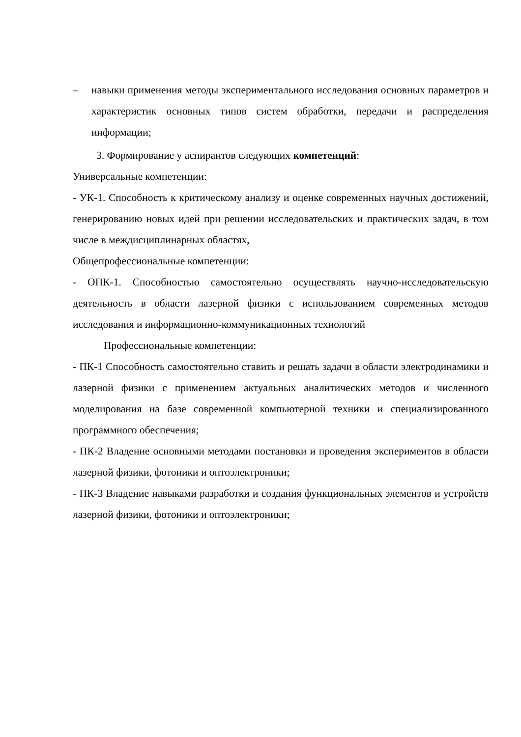– навыки применения методы экспериментального исследования основных параметров и характеристик основных типов систем обработки, передачи и распределения информации;
3. Формирование у аспирантов следующих компетенций:
Универсальные компетенции:
- УК-1. Способность к критическому анализу и оценке современных научных достижений, генерированию новых идей при решении исследовательских и практических задач, в том числе в междисциплинарных областях,
Общепрофессиональные компетенции:
- ОПК-1. Способностью самостоятельно осуществлять научно-исследовательскую деятельность в области лазерной физики с использованием современных методов исследования и информационно-коммуникационных технологий
Профессиональные компетенции:
- ПК-1 Способность самостоятельно ставить и решать задачи в области электродинамики и лазерной физики с применением актуальных аналитических методов и численного моделирования на базе современной компьютерной техники и специализированного программного обеспечения;
- ПК-2 Владение основными методами постановки и проведения экспериментов в области лазерной физики, фотоники и оптоэлектроники;
- ПК-3 Владение навыками разработки и создания функциональных элементов и устройств лазерной физики, фотоники и оптоэлектроники;